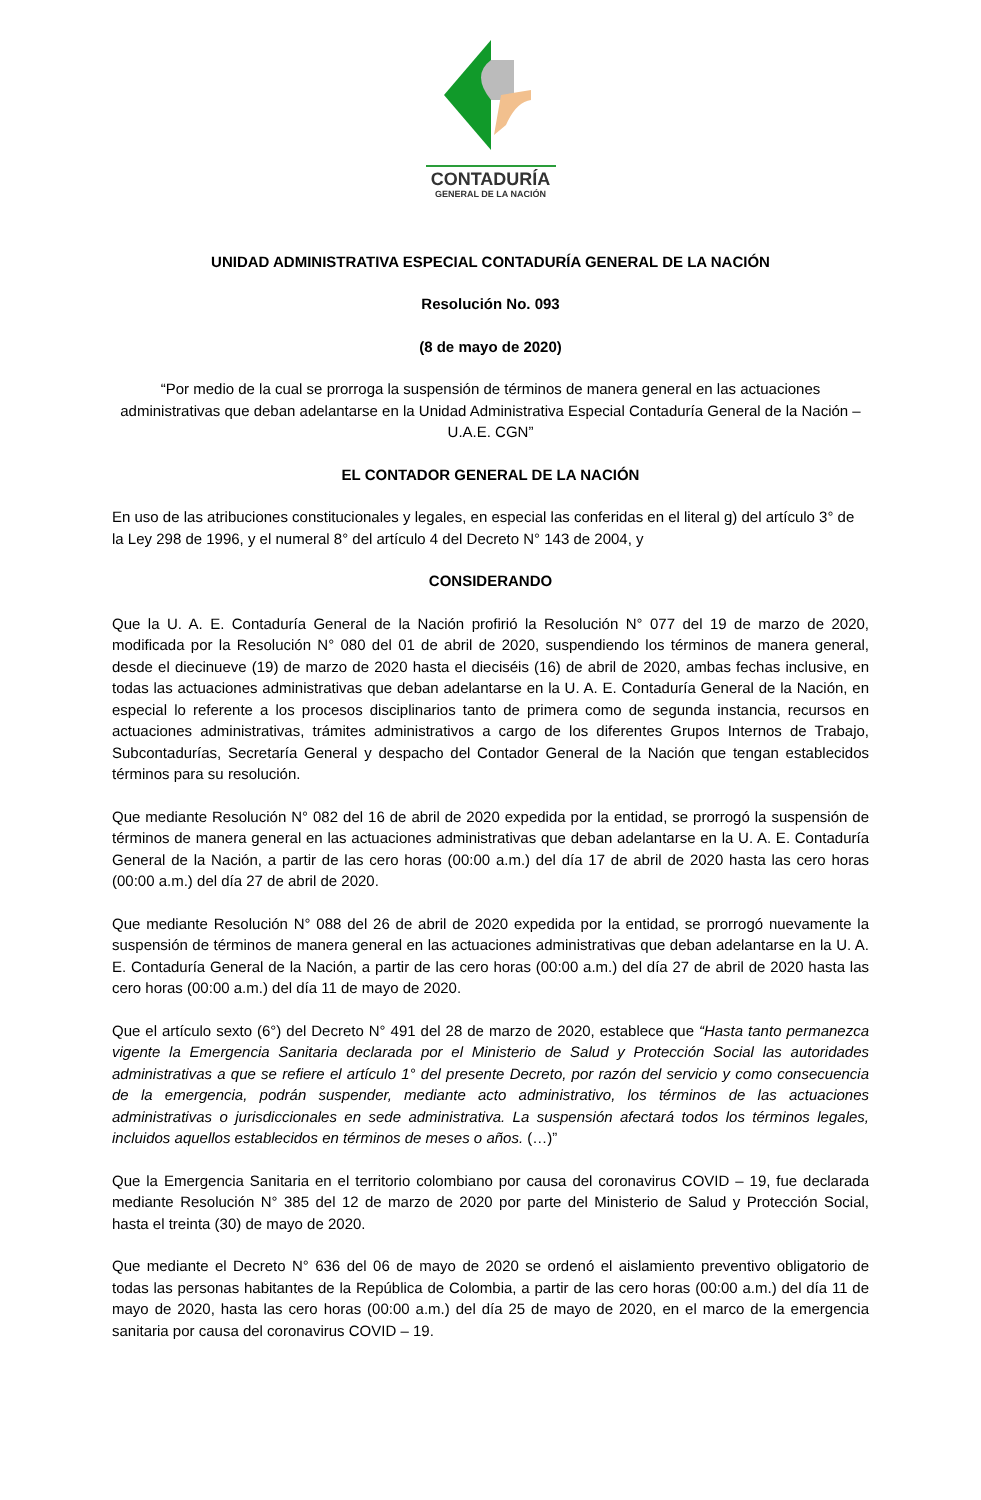CONTADURÍA
GENERAL DE LA NACIÓN
UNIDAD ADMINISTRATIVA ESPECIAL CONTADURÍA GENERAL DE LA NACIÓN
Resolución No. 093
(8 de mayo de 2020)
“Por medio de la cual se prorroga la suspensión de términos de manera general en las actuaciones administrativas que deban adelantarse en la Unidad Administrativa Especial Contaduría General de la Nación – U.A.E. CGN”
EL CONTADOR GENERAL DE LA NACIÓN
En uso de las atribuciones constitucionales y legales, en especial las conferidas en el literal g) del artículo 3° de la Ley 298 de 1996, y el numeral 8° del artículo 4 del Decreto N° 143 de 2004, y
CONSIDERANDO
Que la U. A. E. Contaduría General de la Nación profirió la Resolución N° 077 del 19 de marzo de 2020, modificada por la Resolución N° 080 del 01 de abril de 2020, suspendiendo los términos de manera general, desde el diecinueve (19) de marzo de 2020 hasta el dieciséis (16) de abril de 2020, ambas fechas inclusive, en todas las actuaciones administrativas que deban adelantarse en la U. A. E. Contaduría General de la Nación, en especial lo referente a los procesos disciplinarios tanto de primera como de segunda instancia, recursos en actuaciones administrativas, trámites administrativos a cargo de los diferentes Grupos Internos de Trabajo, Subcontadurías, Secretaría General y despacho del Contador General de la Nación que tengan establecidos términos para su resolución.
Que mediante Resolución N° 082 del 16 de abril de 2020 expedida por la entidad, se prorrogó la suspensión de términos de manera general en las actuaciones administrativas que deban adelantarse en la U. A. E. Contaduría General de la Nación, a partir de las cero horas (00:00 a.m.) del día 17 de abril de 2020 hasta las cero horas (00:00 a.m.) del día 27 de abril de 2020.
Que mediante Resolución N° 088 del 26 de abril de 2020 expedida por la entidad, se prorrogó nuevamente la suspensión de términos de manera general en las actuaciones administrativas que deban adelantarse en la U. A. E. Contaduría General de la Nación, a partir de las cero horas (00:00 a.m.) del día 27 de abril de 2020 hasta las cero horas (00:00 a.m.) del día 11 de mayo de 2020.
Que el artículo sexto (6°) del Decreto N° 491 del 28 de marzo de 2020, establece que “Hasta tanto permanezca vigente la Emergencia Sanitaria declarada por el Ministerio de Salud y Protección Social las autoridades administrativas a que se refiere el artículo 1° del presente Decreto, por razón del servicio y como consecuencia de la emergencia, podrán suspender, mediante acto administrativo, los términos de las actuaciones administrativas o jurisdiccionales en sede administrativa. La suspensión afectará todos los términos legales, incluidos aquellos establecidos en términos de meses o años. (…)”
Que la Emergencia Sanitaria en el territorio colombiano por causa del coronavirus COVID – 19, fue declarada mediante Resolución N° 385 del 12 de marzo de 2020 por parte del Ministerio de Salud y Protección Social, hasta el treinta (30) de mayo de 2020.
Que mediante el Decreto N° 636 del 06 de mayo de 2020 se ordenó el aislamiento preventivo obligatorio de todas las personas habitantes de la República de Colombia, a partir de las cero horas (00:00 a.m.) del día 11 de mayo de 2020, hasta las cero horas (00:00 a.m.) del día 25 de mayo de 2020, en el marco de la emergencia sanitaria por causa del coronavirus COVID – 19.